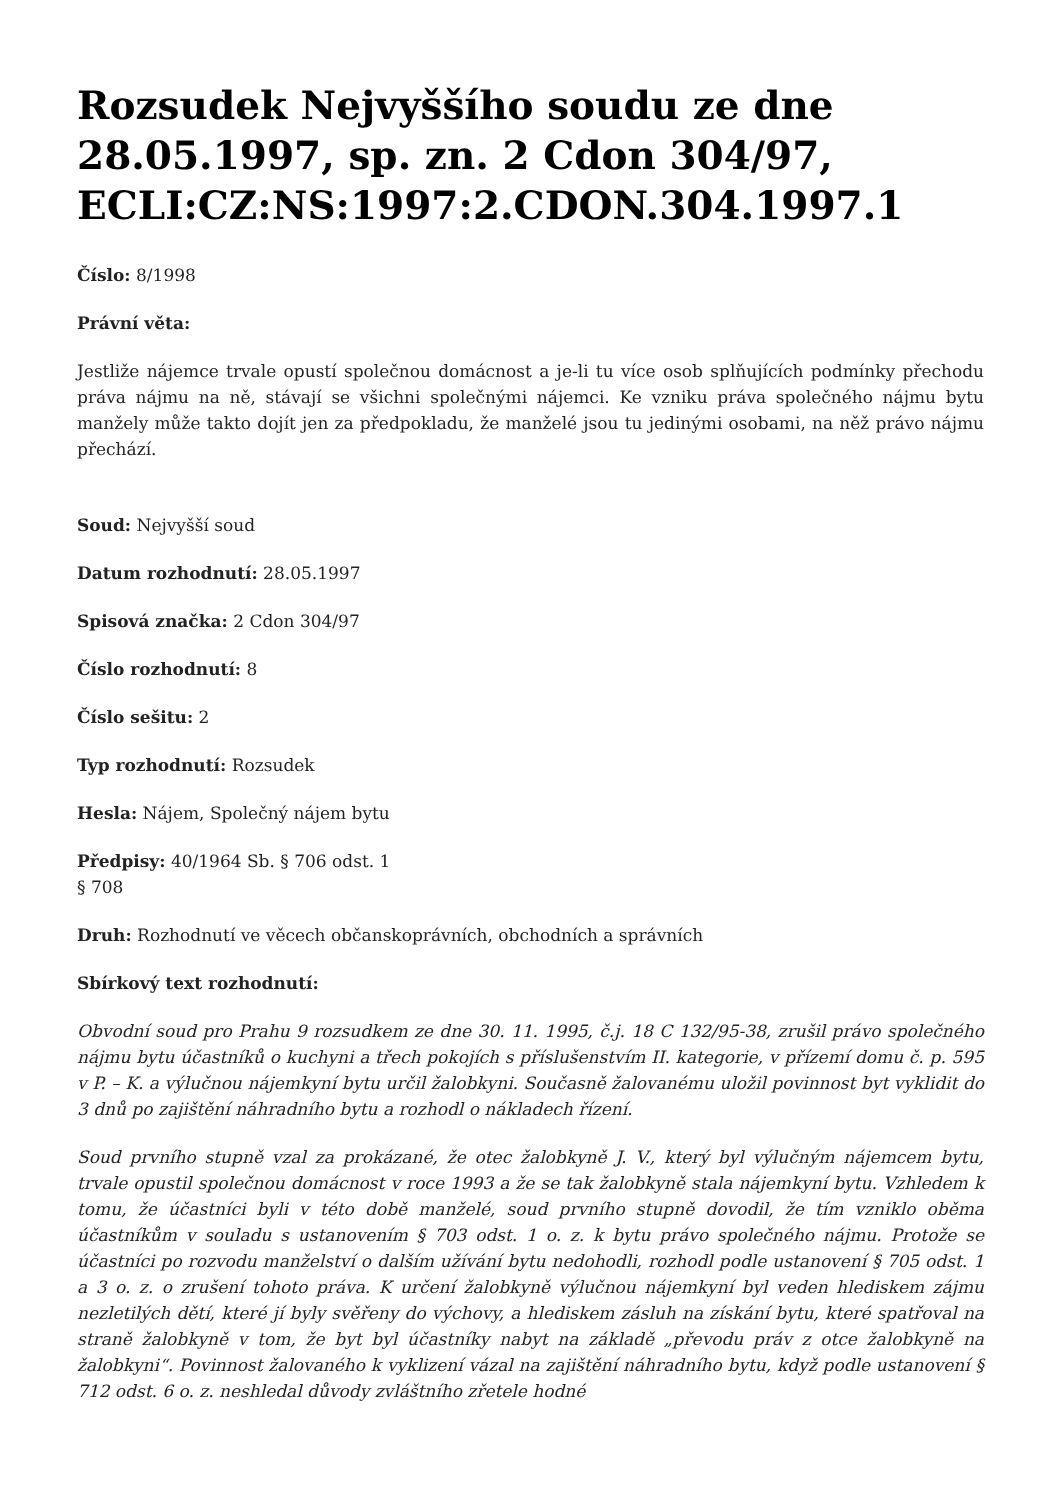Rozsudek Nejvyššího soudu ze dne 28.05.1997, sp. zn. 2 Cdon 304/97, ECLI:CZ:NS:1997:2.CDON.304.1997.1
Číslo: 8/1998
Právní věta:
Jestliže nájemce trvale opustí společnou domácnost a je-li tu více osob splňujících podmínky přechodu práva nájmu na ně, stávají se všichni společnými nájemci. Ke vzniku práva společného nájmu bytu manžely může takto dojít jen za předpokladu, že manželé jsou tu jedinými osobami, na něž právo nájmu přechází.
Soud: Nejvyšší soud
Datum rozhodnutí: 28.05.1997
Spisová značka: 2 Cdon 304/97
Číslo rozhodnutí: 8
Číslo sešitu: 2
Typ rozhodnutí: Rozsudek
Hesla: Nájem, Společný nájem bytu
Předpisy: 40/1964 Sb. § 706 odst. 1
§ 708
Druh: Rozhodnutí ve věcech občanskoprávních, obchodních a správních
Sbírkový text rozhodnutí:
Obvodní soud pro Prahu 9 rozsudkem ze dne 30. 11. 1995, č.j. 18 C 132/95-38, zrušil právo společného nájmu bytu účastníků o kuchyni a třech pokojích s příslušenstvím II. kategorie, v přízemí domu č. p. 595 v P. – K. a výlučnou nájemkyní bytu určil žalobkyni. Současně žalovanému uložil povinnost byt vyklidit do 3 dnů po zajištění náhradního bytu a rozhodl o nákladech řízení.
Soud prvního stupně vzal za prokázané, že otec žalobkyně J. V., který byl výlučným nájemcem bytu, trvale opustil společnou domácnost v roce 1993 a že se tak žalobkyně stala nájemkyní bytu. Vzhledem k tomu, že účastníci byli v této době manželé, soud prvního stupně dovodil, že tím vzniklo oběma účastníkům v souladu s ustanovením § 703 odst. 1 o. z. k bytu právo společného nájmu. Protože se účastníci po rozvodu manželství o dalším užívání bytu nedohodli, rozhodl podle ustanovení § 705 odst. 1 a 3 o. z. o zrušení tohoto práva. K určení žalobkyně výlučnou nájemkyní byl veden hlediskem zájmu nezletilých dětí, které jí byly svěřeny do výchovy, a hlediskem zásluh na získání bytu, které spatřoval na straně žalobkyně v tom, že byt byl účastníky nabyt na základě „převodu práv z otce žalobkyně na žalobkyni“. Povinnost žalovaného k vyklizení vázal na zajištění náhradního bytu, když podle ustanovení § 712 odst. 6 o. z. neshledal důvody zvláštního zřetele hodné